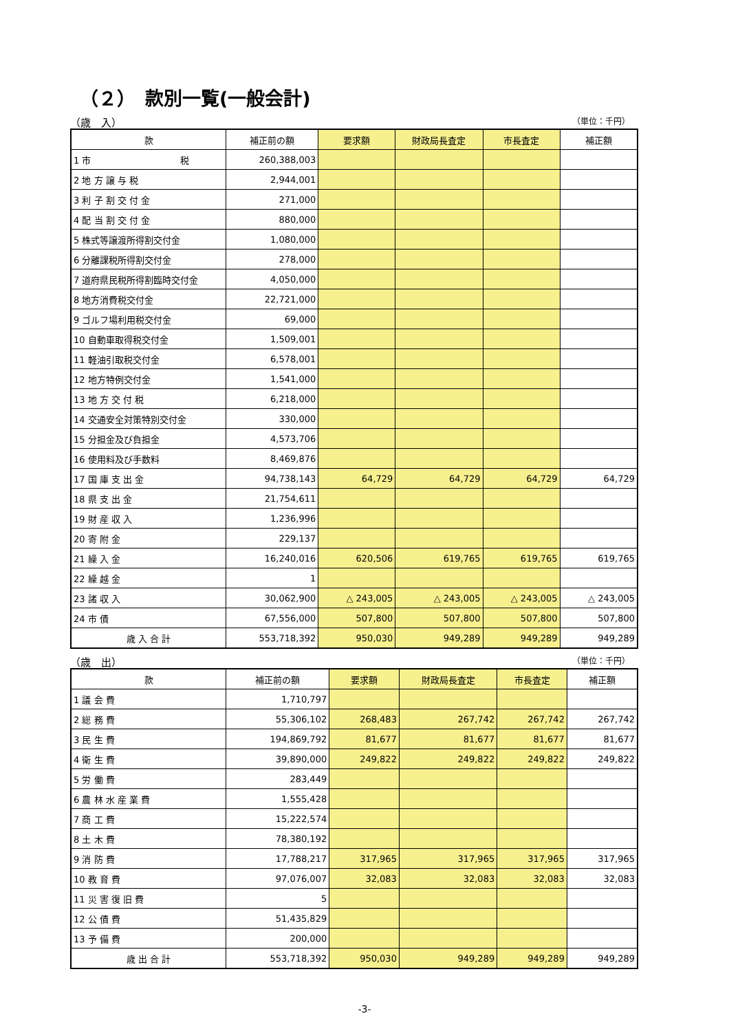（２）　款別一覧(一般会計)
（歳　入） （単位：千円）
| 款 | 補正前の額 | 要求額 | 財政局長査定 | 市長査定 | 補正額 |
| --- | --- | --- | --- | --- | --- |
| 1 市 税 | 260,388,003 | | | | |
| 2 地 方 譲 与 税 | 2,944,001 | | | | |
| 3 利 子 割 交 付 金 | 271,000 | | | | |
| 4 配 当 割 交 付 金 | 880,000 | | | | |
| 5 株式等譲渡所得割交付金 | 1,080,000 | | | | |
| 6 分離課税所得割交付金 | 278,000 | | | | |
| 7 道府県民税所得割臨時交付金 | 4,050,000 | | | | |
| 8 地方消費税交付金 | 22,721,000 | | | | |
| 9 ゴルフ場利用税交付金 | 69,000 | | | | |
| 10 自動車取得税交付金 | 1,509,001 | | | | |
| 11 軽油引取税交付金 | 6,578,001 | | | | |
| 12 地方特例交付金 | 1,541,000 | | | | |
| 13 地 方 交 付 税 | 6,218,000 | | | | |
| 14 交通安全対策特別交付金 | 330,000 | | | | |
| 15 分担金及び負担金 | 4,573,706 | | | | |
| 16 使用料及び手数料 | 8,469,876 | | | | |
| 17 国 庫 支 出 金 | 94,738,143 | 64,729 | 64,729 | 64,729 | 64,729 |
| 18 県 支 出 金 | 21,754,611 | | | | |
| 19 財 産 収 入 | 1,236,996 | | | | |
| 20 寄 附 金 | 229,137 | | | | |
| 21 繰 入 金 | 16,240,016 | 620,506 | 619,765 | 619,765 | 619,765 |
| 22 繰 越 金 | 1 | | | | |
| 23 諸 収 入 | 30,062,900 | △ 243,005 | △ 243,005 | △ 243,005 | △ 243,005 |
| 24 市 債 | 67,556,000 | 507,800 | 507,800 | 507,800 | 507,800 |
| 歳 入 合 計 | 553,718,392 | 950,030 | 949,289 | 949,289 | 949,289 |
（歳　出） （単位：千円）
| 款 | 補正前の額 | 要求額 | 財政局長査定 | 市長査定 | 補正額 |
| --- | --- | --- | --- | --- | --- |
| 1 議 会 費 | 1,710,797 | | | | |
| 2 総 務 費 | 55,306,102 | 268,483 | 267,742 | 267,742 | 267,742 |
| 3 民 生 費 | 194,869,792 | 81,677 | 81,677 | 81,677 | 81,677 |
| 4 衛 生 費 | 39,890,000 | 249,822 | 249,822 | 249,822 | 249,822 |
| 5 労 働 費 | 283,449 | | | | |
| 6 農 林 水 産 業 費 | 1,555,428 | | | | |
| 7 商 工 費 | 15,222,574 | | | | |
| 8 土 木 費 | 78,380,192 | | | | |
| 9 消 防 費 | 17,788,217 | 317,965 | 317,965 | 317,965 | 317,965 |
| 10 教 育 費 | 97,076,007 | 32,083 | 32,083 | 32,083 | 32,083 |
| 11 災 害 復 旧 費 | 5 | | | | |
| 12 公 債 費 | 51,435,829 | | | | |
| 13 予 備 費 | 200,000 | | | | |
| 歳 出 合 計 | 553,718,392 | 950,030 | 949,289 | 949,289 | 949,289 |
-3-